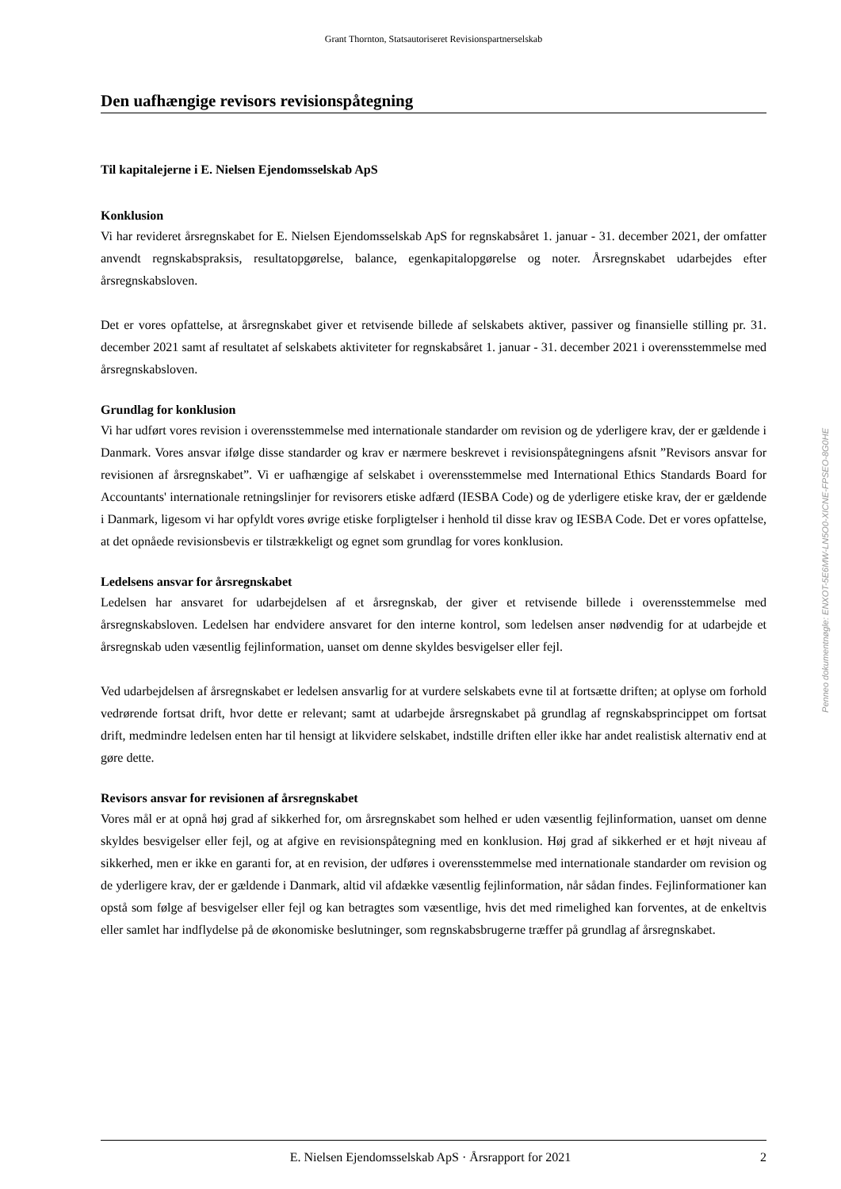Grant Thornton, Statsautoriseret Revisionspartnerselskab
Den uafhængige revisors revisionspåtegning
Til kapitalejerne i E. Nielsen Ejendomsselskab ApS
Konklusion
Vi har revideret årsregnskabet for E. Nielsen Ejendomsselskab ApS for regnskabsåret 1. januar - 31. december 2021, der omfatter anvendt regnskabspraksis, resultatopgørelse, balance, egenkapitalopgørelse og noter. Årsregnskabet udarbejdes efter årsregnskabsloven.
Det er vores opfattelse, at årsregnskabet giver et retvisende billede af selskabets aktiver, passiver og finansielle stilling pr. 31. december 2021 samt af resultatet af selskabets aktiviteter for regnskabsåret 1. januar - 31. december 2021 i overensstemmelse med årsregnskabsloven.
Grundlag for konklusion
Vi har udført vores revision i overensstemmelse med internationale standarder om revision og de yderligere krav, der er gældende i Danmark. Vores ansvar ifølge disse standarder og krav er nærmere beskrevet i revisionspåtegningens afsnit ”Revisors ansvar for revisionen af årsregnskabet”. Vi er uafhængige af selskabet i overensstemmelse med International Ethics Standards Board for Accountants' internationale retningslinjer for revisorers etiske adfærd (IESBA Code) og de yderligere etiske krav, der er gældende i Danmark, ligesom vi har opfyldt vores øvrige etiske forpligtelser i henhold til disse krav og IESBA Code. Det er vores opfattelse, at det opnåede revisionsbevis er tilstrækkeligt og egnet som grundlag for vores konklusion.
Ledelsens ansvar for årsregnskabet
Ledelsen har ansvaret for udarbejdelsen af et årsregnskab, der giver et retvisende billede i overensstemmelse med årsregnskabsloven. Ledelsen har endvidere ansvaret for den interne kontrol, som ledelsen anser nødvendig for at udarbejde et årsregnskab uden væsentlig fejlinformation, uanset om denne skyldes besvigelser eller fejl.
Ved udarbejdelsen af årsregnskabet er ledelsen ansvarlig for at vurdere selskabets evne til at fortsætte driften; at oplyse om forhold vedrørende fortsat drift, hvor dette er relevant; samt at udarbejde årsregnskabet på grundlag af regnskabsprincippet om fortsat drift, medmindre ledelsen enten har til hensigt at likvidere selskabet, indstille driften eller ikke har andet realistisk alternativ end at gøre dette.
Revisors ansvar for revisionen af årsregnskabet
Vores mål er at opnå høj grad af sikkerhed for, om årsregnskabet som helhed er uden væsentlig fejlinformation, uanset om denne skyldes besvigelser eller fejl, og at afgive en revisionspåtegning med en konklusion. Høj grad af sikkerhed er et højt niveau af sikkerhed, men er ikke en garanti for, at en revision, der udføres i overensstemmelse med internationale standarder om revision og de yderligere krav, der er gældende i Danmark, altid vil afdække væsentlig fejlinformation, når sådan findes. Fejlinformationer kan opstå som følge af besvigelser eller fejl og kan betragtes som væsentlige, hvis det med rimelighed kan forventes, at de enkeltvis eller samlet har indflydelse på de økonomiske beslutninger, som regnskabsbrugerne træffer på grundlag af årsregnskabet.
Penneo dokumentnøgle: ENXOT-5E6MW-LN5O0-XICNE-FPSEO-8G0HE
E. Nielsen Ejendomsselskab ApS · Årsrapport for 2021 2